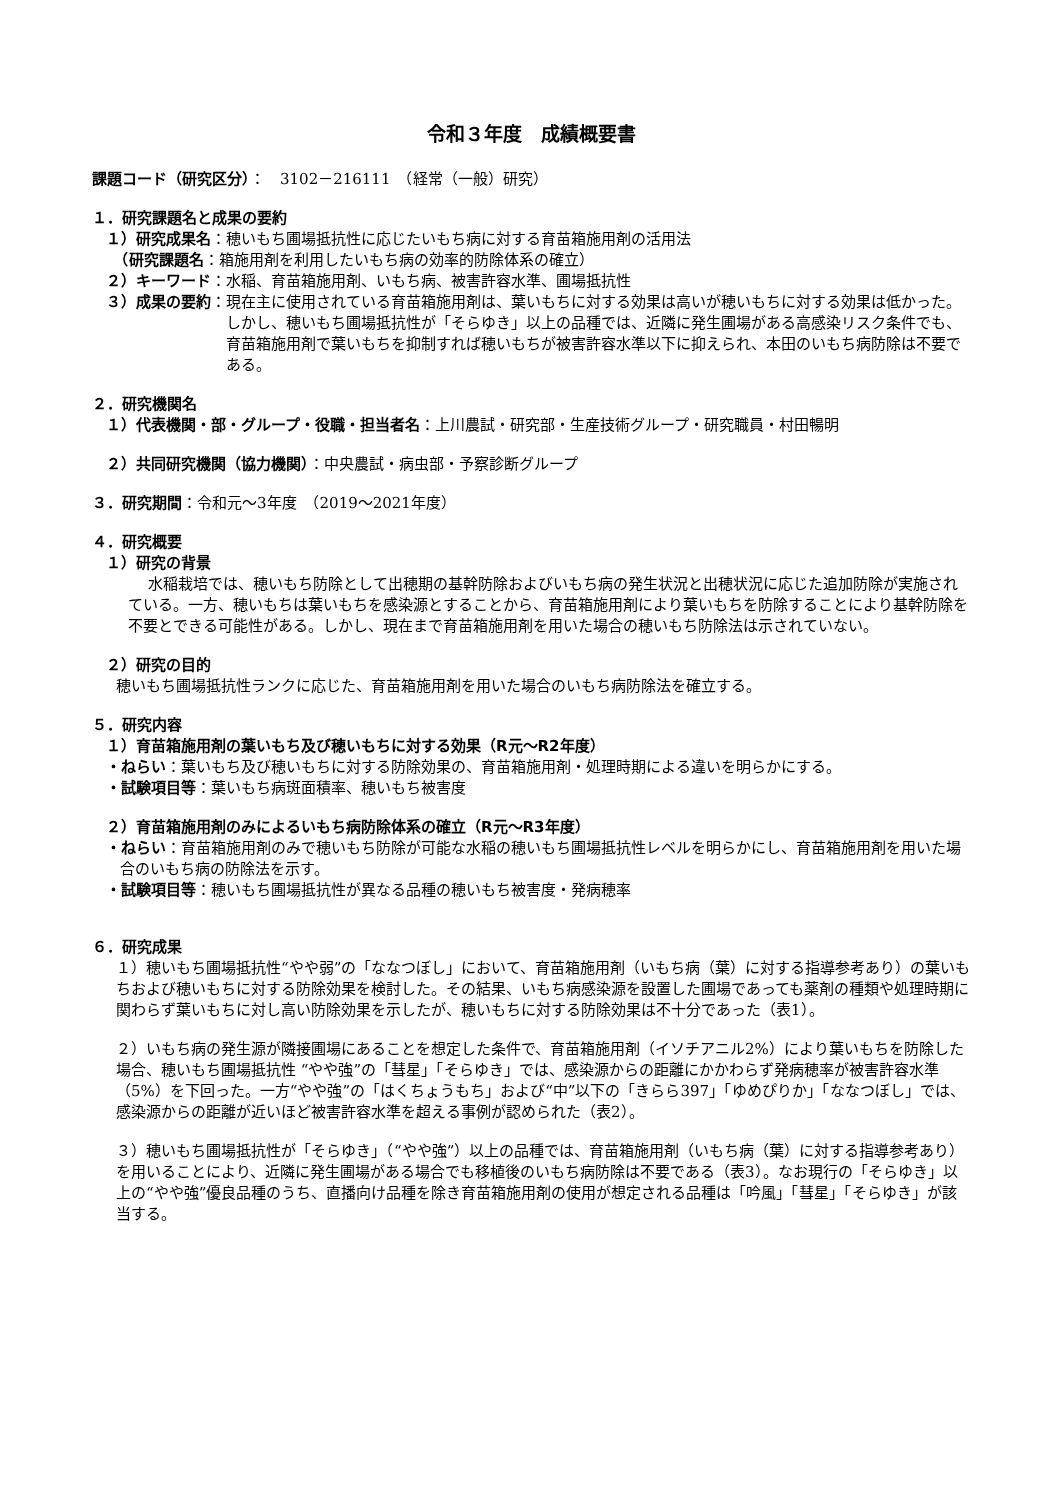令和３年度　成績概要書
課題コード（研究区分）：　3102－216111　（経常（一般）研究）
１．研究課題名と成果の要約
１）研究成果名：穂いもち圃場抵抗性に応じたいもち病に対する育苗箱施用剤の活用法
　（研究課題名：箱施用剤を利用したいもち病の効率的防除体系の確立）
２）キーワード：水稲、育苗箱施用剤、いもち病、被害許容水準、圃場抵抗性
３）成果の要約： 現在主に使用されている育苗箱施用剤は、葉いもちに対する効果は高いが穂いもちに対する効果は低かった。しかし、穂いもち圃場抵抗性が「そらゆき」以上の品種では、近隣に発生圃場がある高感染リスク条件でも、育苗箱施用剤で葉いもちを抑制すれば穂いもちが被害許容水準以下に抑えられ、本田のいもち病防除は不要である。
２．研究機関名
１）代表機関・部・グループ・役職・担当者名：上川農試・研究部・生産技術グループ・研究職員・村田暢明
２）共同研究機関（協力機関）：中央農試・病虫部・予察診断グループ
３．研究期間：令和元～3年度　（2019～2021年度）
４．研究概要
１）研究の背景
水稲栽培では、穂いもち防除として出穂期の基幹防除およびいもち病の発生状況と出穂状況に応じた追加防除が実施されている。一方、穂いもちは葉いもちを感染源とすることから、育苗箱施用剤により葉いもちを防除することにより基幹防除を不要とできる可能性がある。しかし、現在まで育苗箱施用剤を用いた場合の穂いもち防除法は示されていない。
２）研究の目的
穂いもち圃場抵抗性ランクに応じた、育苗箱施用剤を用いた場合のいもち病防除法を確立する。
５．研究内容
１）育苗箱施用剤の葉いもち及び穂いもちに対する効果（R元～R2年度）
・ねらい：葉いもち及び穂いもちに対する防除効果の、育苗箱施用剤・処理時期による違いを明らかにする。
・試験項目等：葉いもち病斑面積率、穂いもち被害度
２）育苗箱施用剤のみによるいもち病防除体系の確立（R元～R3年度）
・ねらい：育苗箱施用剤のみで穂いもち防除が可能な水稲の穂いもち圃場抵抗性レベルを明らかにし、育苗箱施用剤を用いた場合のいもち病の防除法を示す。
・試験項目等：穂いもち圃場抵抗性が異なる品種の穂いもち被害度・発病穂率
６．研究成果
１）穂いもち圃場抵抗性“やや弱”の「ななつぼし」において、育苗箱施用剤（いもち病（葉）に対する指導参考あり）の葉いもちおよび穂いもちに対する防除効果を検討した。その結果、いもち病感染源を設置した圃場であっても薬剤の種類や処理時期に関わらず葉いもちに対し高い防除効果を示したが、穂いもちに対する防除効果は不十分であった（表1）。
２）いもち病の発生源が隣接圃場にあることを想定した条件で、育苗箱施用剤（イソチアニル2%）により葉いもちを防除した場合、穂いもち圃場抵抗性 “やや強”の「彗星」「そらゆき」では、感染源からの距離にかかわらず発病穂率が被害許容水準（5%）を下回った。一方“やや強”の「はくちょうもち」および“中”以下の「きらら397」「ゆめぴりか」「ななつぼし」では、感染源からの距離が近いほど被害許容水準を超える事例が認められた（表2）。
３）穂いもち圃場抵抗性が「そらゆき」（“やや強”）以上の品種では、育苗箱施用剤（いもち病（葉）に対する指導参考あり）を用いることにより、近隣に発生圃場がある場合でも移植後のいもち病防除は不要である（表3）。なお現行の「そらゆき」以上の“やや強”優良品種のうち、直播向け品種を除き育苗箱施用剤の使用が想定される品種は「吟風」「彗星」「そらゆき」が該当する。